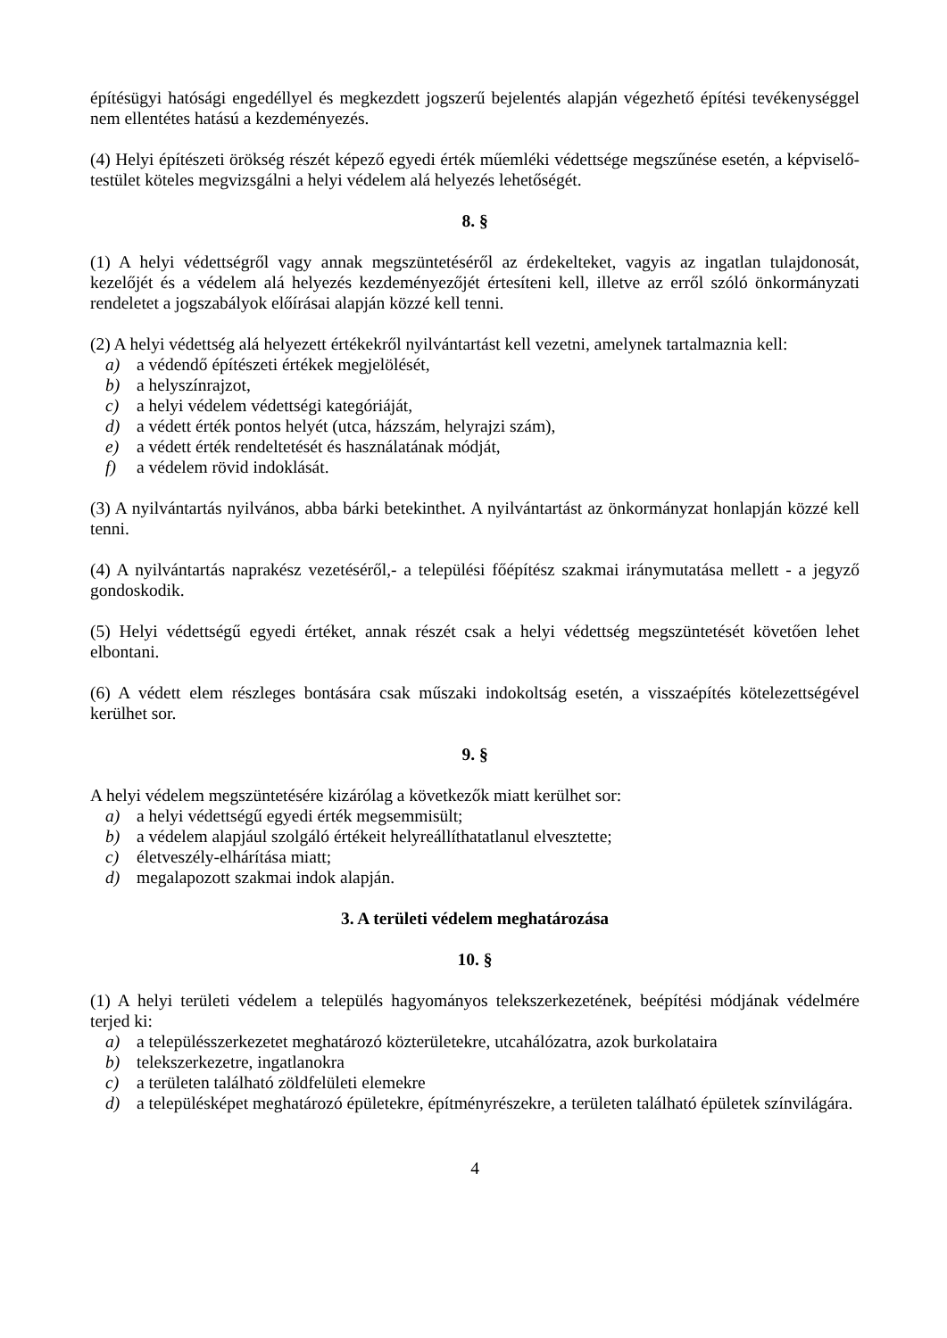építésügyi hatósági engedéllyel és megkezdett jogszerű bejelentés alapján végezhető építési tevékenységgel nem ellentétes hatású a kezdeményezés.
(4) Helyi építészeti örökség részét képező egyedi érték műemléki védettsége megszűnése esetén, a képviselő-testület köteles megvizsgálni a helyi védelem alá helyezés lehetőségét.
8. §
(1) A helyi védettségről vagy annak megszüntetéséről az érdekelteket, vagyis az ingatlan tulajdonosát, kezelőjét és a védelem alá helyezés kezdeményezőjét értesíteni kell, illetve az erről szóló önkormányzati rendeletet a jogszabályok előírásai alapján közzé kell tenni.
(2) A helyi védettség alá helyezett értékekről nyilvántartást kell vezetni, amelynek tartalmaznia kell:
a) a védendő építészeti értékek megjelölését,
b) a helyszínrajzot,
c) a helyi védelem védettségi kategóriáját,
d) a védett érték pontos helyét (utca, házszám, helyrajzi szám),
e) a védett érték rendeltetését és használatának módját,
f) a védelem rövid indoklását.
(3) A nyilvántartás nyilvános, abba bárki betekinthet. A nyilvántartást az önkormányzat honlapján közzé kell tenni.
(4) A nyilvántartás naprakész vezetéséről,- a települési főépítész szakmai iránymutatása mellett - a jegyző gondoskodik.
(5) Helyi védettségű egyedi értéket, annak részét csak a helyi védettség megszüntetését követően lehet elbontani.
(6) A védett elem részleges bontására csak műszaki indokoltság esetén, a visszaépítés kötelezettségével kerülhet sor.
9. §
A helyi védelem megszüntetésére kizárólag a következők miatt kerülhet sor:
a) a helyi védettségű egyedi érték megsemmisült;
b) a védelem alapjául szolgáló értékeit helyreállíthatatlanul elvesztette;
c) életveszély-elhárítása miatt;
d) megalapozott szakmai indok alapján.
3. A területi védelem meghatározása
10. §
(1) A helyi területi védelem a település hagyományos telekszerkezetének, beépítési módjának védelmére terjed ki:
a) a településszerkezetet meghatározó közterületekre, utcahálózatra, azok burkolataira
b) telekszerkezetre, ingatlanokra
c) a területen található zöldfelületi elemekre
d) a településképet meghatározó épületekre, építményrészekre, a területen található épületek színvilágára.
4